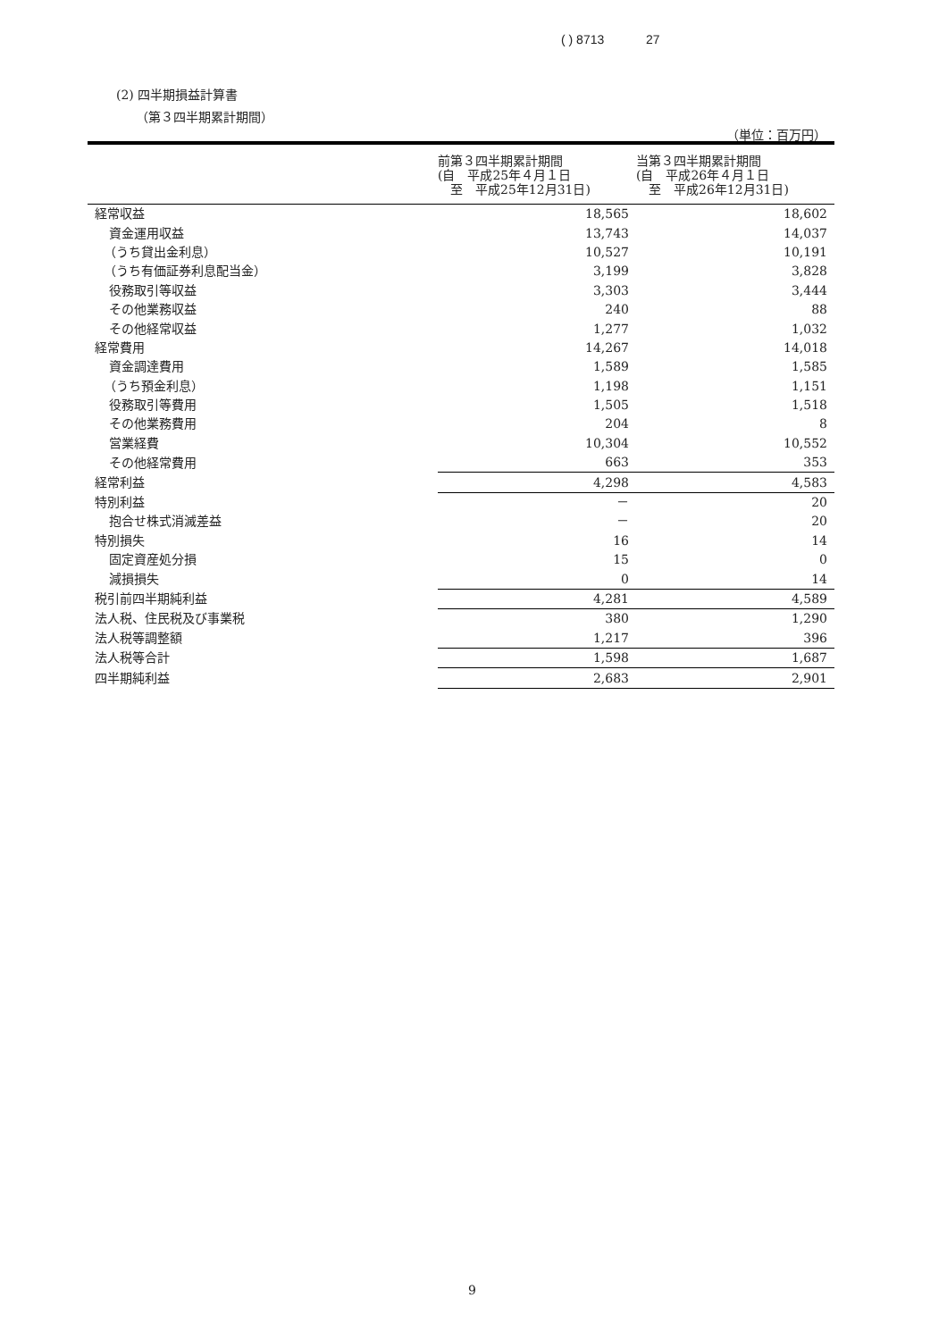( ) 8713 27
(2) 四半期損益計算書
（第３四半期累計期間）
（単位：百万円）
| | 前第３四半期累計期間 (自 平成25年４月１日 至 平成25年12月31日) | 当第３四半期累計期間 (自 平成26年４月１日 至 平成26年12月31日) |
| --- | --- | --- |
| 経常収益 | 18,565 | 18,602 |
| 資金運用収益 | 13,743 | 14,037 |
| （うち貸出金利息） | 10,527 | 10,191 |
| （うち有価証券利息配当金） | 3,199 | 3,828 |
| 役務取引等収益 | 3,303 | 3,444 |
| その他業務収益 | 240 | 88 |
| その他経常収益 | 1,277 | 1,032 |
| 経常費用 | 14,267 | 14,018 |
| 資金調達費用 | 1,589 | 1,585 |
| （うち預金利息） | 1,198 | 1,151 |
| 役務取引等費用 | 1,505 | 1,518 |
| その他業務費用 | 204 | 8 |
| 営業経費 | 10,304 | 10,552 |
| その他経常費用 | 663 | 353 |
| 経常利益 | 4,298 | 4,583 |
| 特別利益 | － | 20 |
| 抱合せ株式消滅差益 | － | 20 |
| 特別損失 | 16 | 14 |
| 固定資産処分損 | 15 | 0 |
| 減損損失 | 0 | 14 |
| 税引前四半期純利益 | 4,281 | 4,589 |
| 法人税、住民税及び事業税 | 380 | 1,290 |
| 法人税等調整額 | 1,217 | 396 |
| 法人税等合計 | 1,598 | 1,687 |
| 四半期純利益 | 2,683 | 2,901 |
9